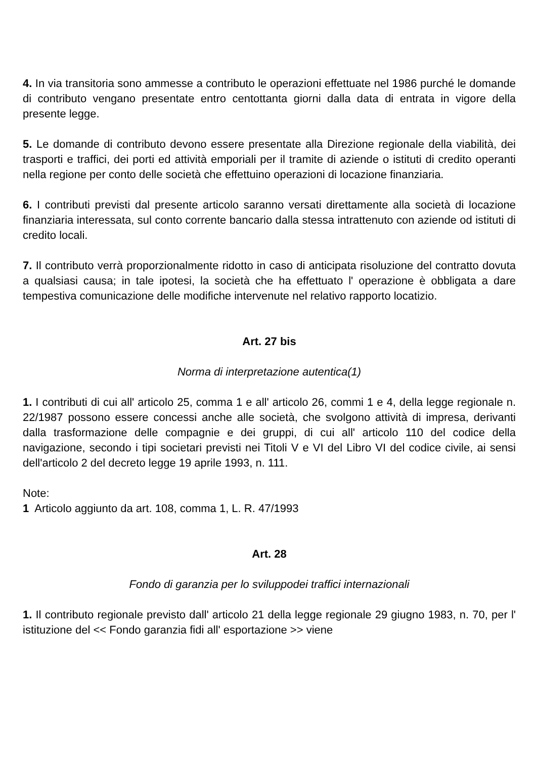4. In via transitoria sono ammesse a contributo le operazioni effettuate nel 1986 purché le domande di contributo vengano presentate entro centottanta giorni dalla data di entrata in vigore della presente legge.
5. Le domande di contributo devono essere presentate alla Direzione regionale della viabilità, dei trasporti e traffici, dei porti ed attività emporiali per il tramite di aziende o istituti di credito operanti nella regione per conto delle società che effettuino operazioni di locazione finanziaria.
6. I contributi previsti dal presente articolo saranno versati direttamente alla società di locazione finanziaria interessata, sul conto corrente bancario dalla stessa intrattenuto con aziende od istituti di credito locali.
7. Il contributo verrà proporzionalmente ridotto in caso di anticipata risoluzione del contratto dovuta a qualsiasi causa; in tale ipotesi, la società che ha effettuato l' operazione è obbligata a dare tempestiva comunicazione delle modifiche intervenute nel relativo rapporto locatizio.
Art. 27 bis
Norma di interpretazione autentica(1)
1. I contributi di cui all' articolo 25, comma 1 e all' articolo 26, commi 1 e 4, della legge regionale n. 22/1987 possono essere concessi anche alle società, che svolgono attività di impresa, derivanti dalla trasformazione delle compagnie e dei gruppi, di cui all' articolo 110 del codice della navigazione, secondo i tipi societari previsti nei Titoli V e VI del Libro VI del codice civile, ai sensi dell'articolo 2 del decreto legge 19 aprile 1993, n. 111.
Note:
1 Articolo aggiunto da art. 108, comma 1, L. R. 47/1993
Art. 28
Fondo di garanzia per lo sviluppodei traffici internazionali
1. Il contributo regionale previsto dall' articolo 21 della legge regionale 29 giugno 1983, n. 70, per l' istituzione del << Fondo garanzia fidi all' esportazione >> viene